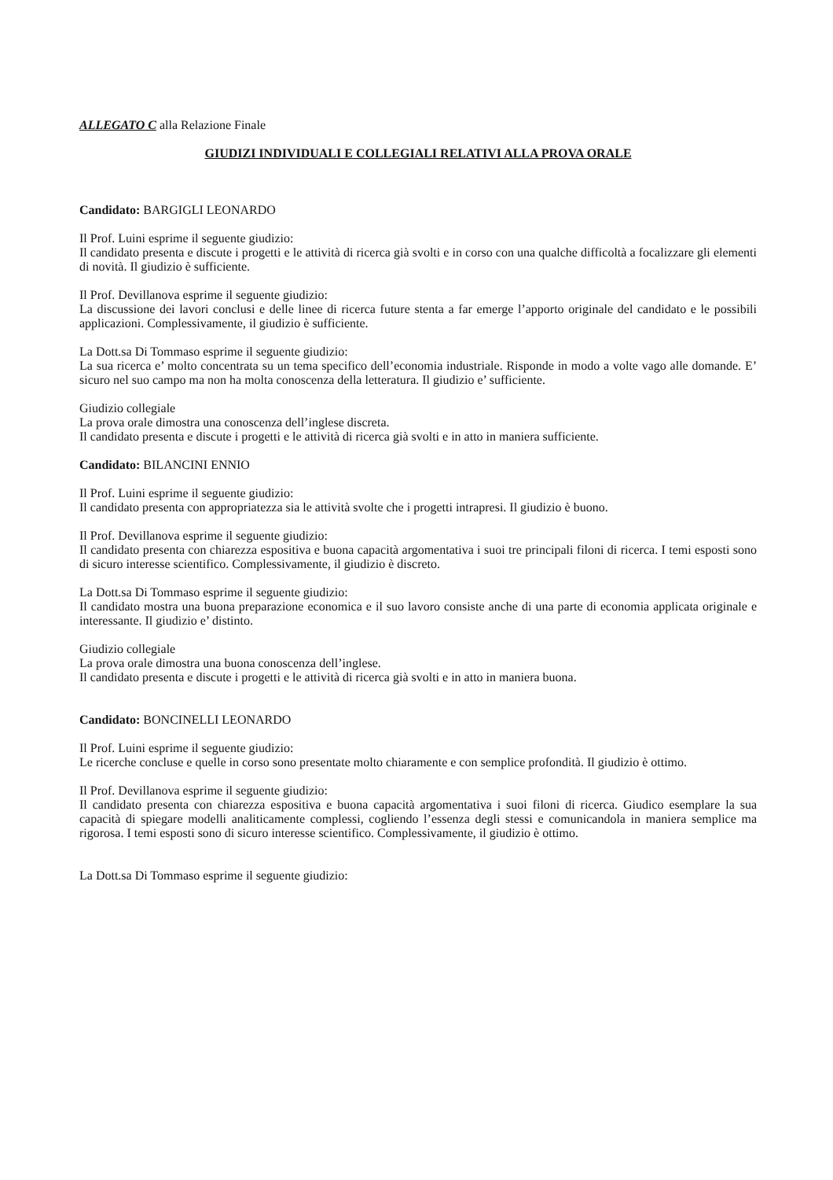ALLEGATO C alla Relazione Finale
GIUDIZI INDIVIDUALI E COLLEGIALI RELATIVI ALLA PROVA ORALE
Candidato: BARGIGLI LEONARDO
Il Prof. Luini esprime il seguente giudizio:
Il candidato presenta e discute i progetti e le attività di ricerca già svolti e in corso con una qualche difficoltà a focalizzare gli elementi di novità. Il giudizio è sufficiente.
Il Prof. Devillanova esprime il seguente giudizio:
La discussione dei lavori conclusi e delle linee di ricerca future stenta a far emerge l’apporto originale del candidato e le possibili applicazioni. Complessivamente, il giudizio è sufficiente.
La Dott.sa Di Tommaso esprime il seguente giudizio:
La sua ricerca e’ molto concentrata su un tema specifico dell’economia industriale. Risponde in modo a volte vago alle domande. E’ sicuro nel suo campo ma non ha molta conoscenza della letteratura. Il giudizio e’ sufficiente.
Giudizio collegiale
La prova orale dimostra una conoscenza dell’inglese discreta.
Il candidato presenta e discute i progetti e le attività di ricerca già svolti e in atto in maniera sufficiente.
Candidato: BILANCINI ENNIO
Il Prof. Luini esprime il seguente giudizio:
Il candidato presenta con appropriatezza sia le attività svolte che i progetti intrapresi. Il giudizio è buono.
Il Prof. Devillanova esprime il seguente giudizio:
Il candidato presenta con chiarezza espositiva e buona capacità argomentativa i suoi tre principali filoni di ricerca. I temi esposti sono di sicuro interesse scientifico. Complessivamente, il giudizio è discreto.
La Dott.sa Di Tommaso esprime il seguente giudizio:
Il candidato mostra una buona preparazione economica e il suo lavoro consiste anche di una parte di economia applicata originale e interessante. Il giudizio e’ distinto.
Giudizio collegiale
La prova orale dimostra una buona conoscenza dell’inglese.
Il candidato presenta e discute i progetti e le attività di ricerca già svolti e in atto in maniera buona.
Candidato: BONCINELLI LEONARDO
Il Prof. Luini esprime il seguente giudizio:
Le ricerche concluse e quelle in corso sono presentate molto chiaramente e con semplice profondità. Il giudizio è ottimo.
Il Prof. Devillanova esprime il seguente giudizio:
Il candidato presenta con chiarezza espositiva e buona capacità argomentativa i suoi filoni di ricerca. Giudico esemplare la sua capacità di spiegare modelli analiticamente complessi, cogliendo l’essenza degli stessi e comunicandola in maniera semplice ma rigorosa. I temi esposti sono di sicuro interesse scientifico. Complessivamente, il giudizio è ottimo.
La Dott.sa Di Tommaso esprime il seguente giudizio: